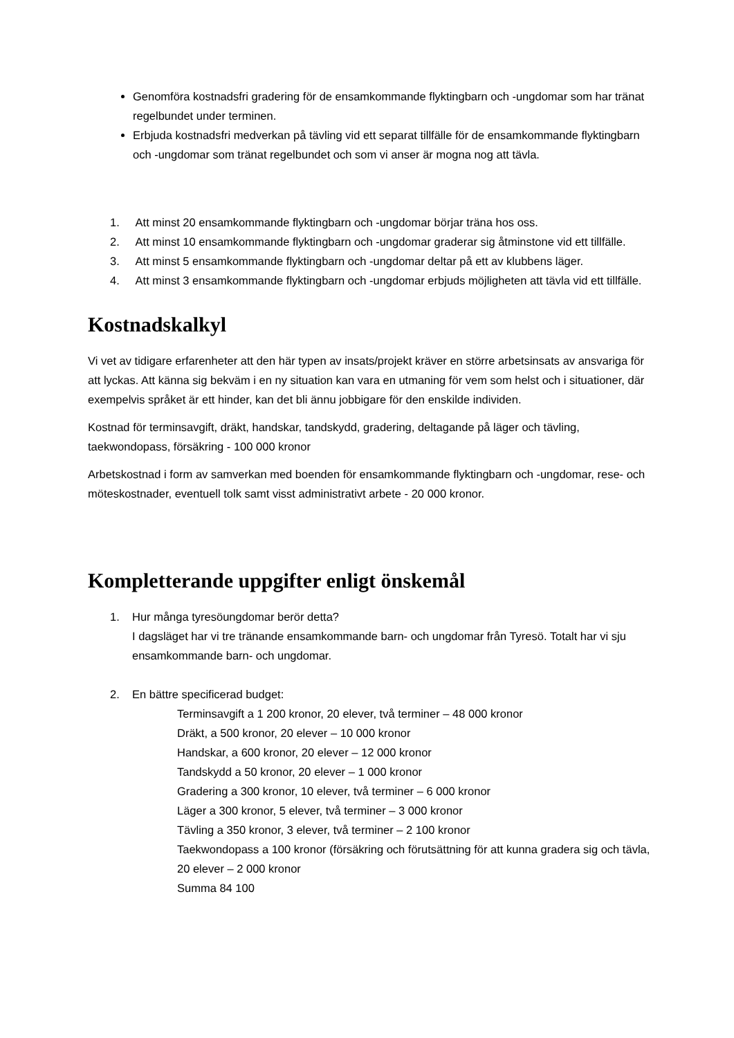Genomföra kostnadsfri gradering för de ensamkommande flyktingbarn och -ungdomar som har tränat regelbundet under terminen.
Erbjuda kostnadsfri medverkan på tävling vid ett separat tillfälle för de ensamkommande flyktingbarn och -ungdomar som tränat regelbundet och som vi anser är mogna nog att tävla.
1. Att minst 20 ensamkommande flyktingbarn och -ungdomar börjar träna hos oss.
2. Att minst 10 ensamkommande flyktingbarn och -ungdomar graderar sig åtminstone vid ett tillfälle.
3. Att minst 5 ensamkommande flyktingbarn och -ungdomar deltar på ett av klubbens läger.
4. Att minst 3 ensamkommande flyktingbarn och -ungdomar erbjuds möjligheten att tävla vid ett tillfälle.
Kostnadskalkyl
Vi vet av tidigare erfarenheter att den här typen av insats/projekt kräver en större arbetsinsats av ansvariga för att lyckas. Att känna sig bekväm i en ny situation kan vara en utmaning för vem som helst och i situationer, där exempelvis språket är ett hinder, kan det bli ännu jobbigare för den enskilde individen.
Kostnad för terminsavgift, dräkt, handskar, tandskydd, gradering, deltagande på läger och tävling, taekwondopass, försäkring - 100 000 kronor
Arbetskostnad i form av samverkan med boenden för ensamkommande flyktingbarn och -ungdomar, rese- och möteskostnader, eventuell tolk samt visst administrativt arbete - 20 000 kronor.
Kompletterande uppgifter enligt önskemål
1. Hur många tyresöungdomar berör detta?
I dagsläget har vi tre tränande ensamkommande barn- och ungdomar från Tyresö. Totalt har vi sju ensamkommande barn- och ungdomar.
2. En bättre specificerad budget:
Terminsavgift a 1 200 kronor, 20 elever, två terminer – 48 000 kronor
Dräkt, a 500 kronor, 20 elever – 10 000 kronor
Handskar, a 600 kronor, 20 elever – 12 000 kronor
Tandskydd a 50 kronor, 20 elever – 1 000 kronor
Gradering a 300 kronor, 10 elever, två terminer – 6 000 kronor
Läger a 300 kronor, 5 elever, två terminer – 3 000 kronor
Tävling a 350 kronor, 3 elever, två terminer – 2 100 kronor
Taekwondopass a 100 kronor (försäkring och förutsättning för att kunna gradera sig och tävla, 20 elever – 2 000 kronor
Summa 84 100